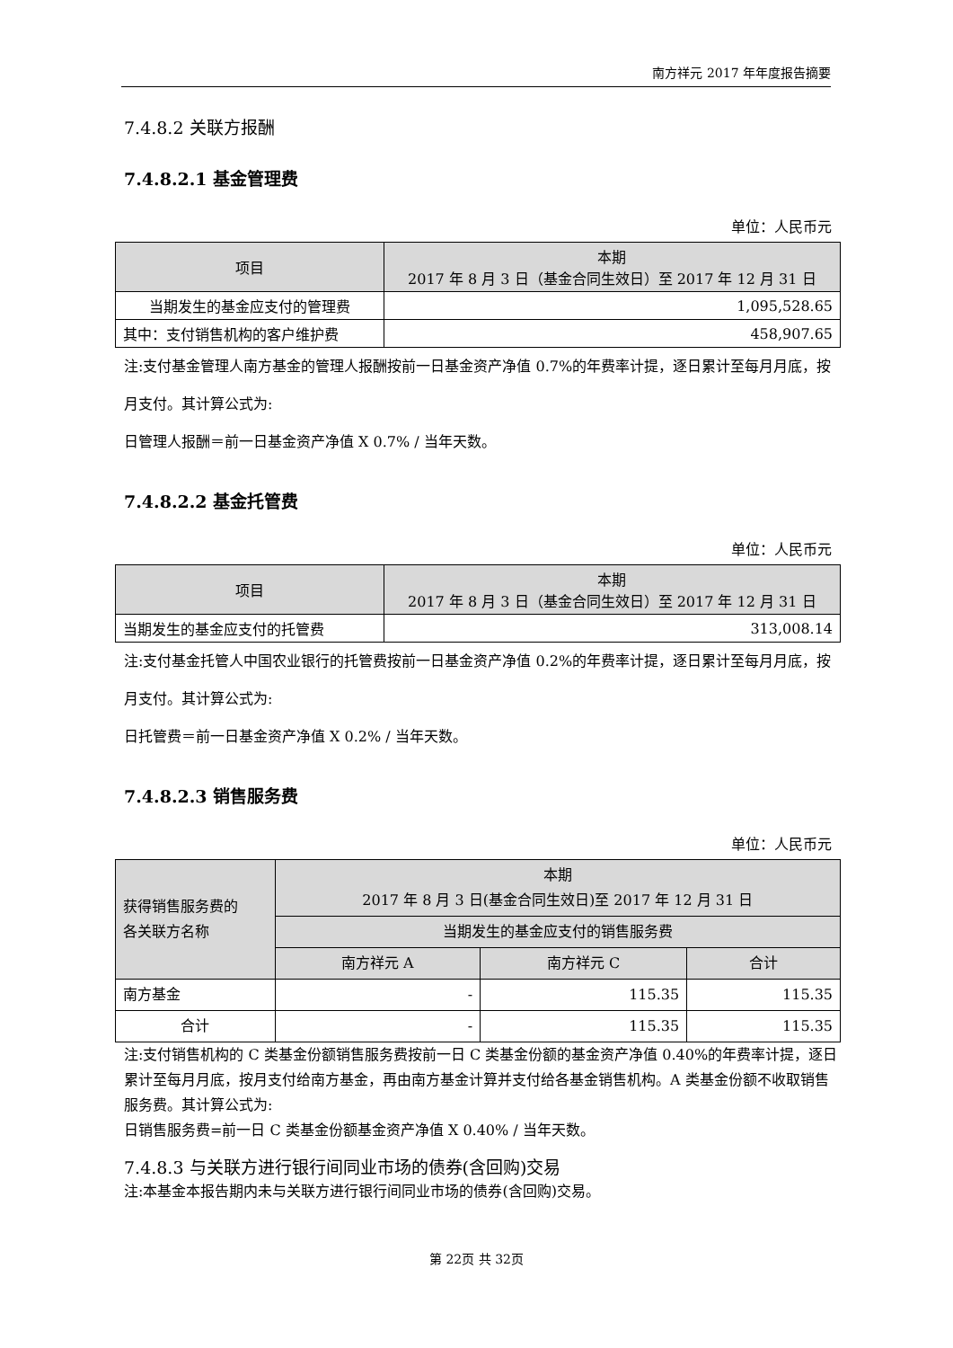南方祥元 2017 年年度报告摘要
7.4.8.2 关联方报酬
7.4.8.2.1 基金管理费
单位：人民币元
| 项目 | 本期 2017 年 8 月 3 日（基金合同生效日）至 2017 年 12 月 31 日 |
| --- | --- |
| 当期发生的基金应支付的管理费 | 1,095,528.65 |
| 其中：支付销售机构的客户维护费 | 458,907.65 |
注:支付基金管理人南方基金的管理人报酬按前一日基金资产净值 0.7%的年费率计提，逐日累计至每月月底，按月支付。其计算公式为:
日管理人报酬＝前一日基金资产净值 X 0.7% / 当年天数。
7.4.8.2.2 基金托管费
单位：人民币元
| 项目 | 本期 2017 年 8 月 3 日（基金合同生效日）至 2017 年 12 月 31 日 |
| --- | --- |
| 当期发生的基金应支付的托管费 | 313,008.14 |
注:支付基金托管人中国农业银行的托管费按前一日基金资产净值 0.2%的年费率计提，逐日累计至每月月底，按月支付。其计算公式为:
日托管费＝前一日基金资产净值 X 0.2% / 当年天数。
7.4.8.2.3 销售服务费
单位：人民币元
| 获得销售服务费的 各关联方名称 | 本期 2017 年 8 月 3 日(基金合同生效日)至 2017 年 12 月 31 日 | | |
| --- | --- | --- | --- |
| | 当期发生的基金应支付的销售服务费 | | |
| | 南方祥元 A | 南方祥元 C | 合计 |
| 南方基金 | - | 115.35 | 115.35 |
| 合计 | - | 115.35 | 115.35 |
注:支付销售机构的 C 类基金份额销售服务费按前一日 C 类基金份额的基金资产净值 0.40%的年费率计提，逐日累计至每月月底，按月支付给南方基金，再由南方基金计算并支付给各基金销售机构。A 类基金份额不收取销售服务费。其计算公式为:
日销售服务费=前一日 C 类基金份额基金资产净值 X 0.40% / 当年天数。
7.4.8.3 与关联方进行银行间同业市场的债券(含回购)交易
注:本基金本报告期内未与关联方进行银行间同业市场的债券(含回购)交易。
第 22页 共 32页